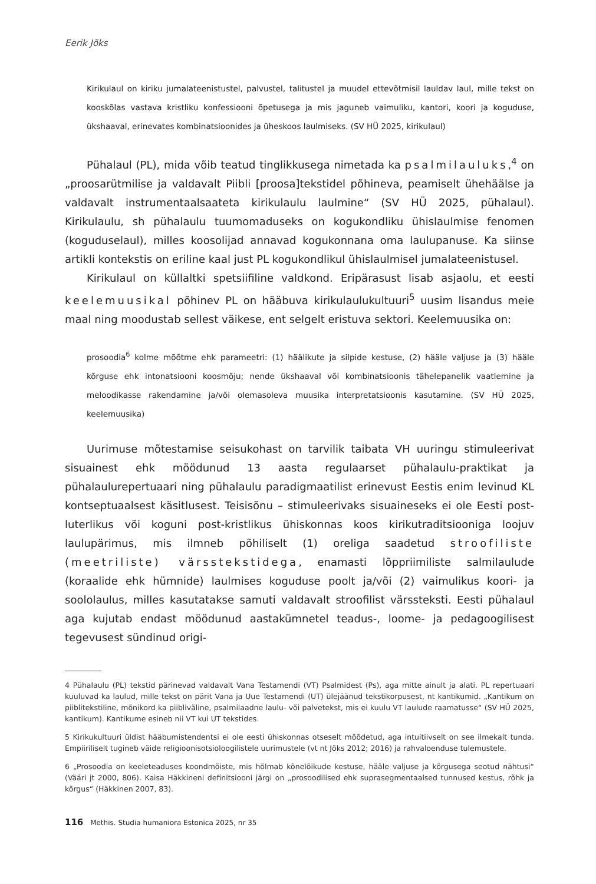Eerik Jõks
Kirikulaul on kiriku jumalateenistustel, palvustel, talitustel ja muudel ettevõtmisil lauldav laul, mille tekst on kooskõlas vastava kristliku konfessiooni õpetusega ja mis jaguneb vaimuliku, kantori, koori ja koguduse, ükshaaval, erinevates kombinatsioonides ja üheskoos laulmiseks. (SV HÜ 2025, kirikulaul)
Pühalaul (PL), mida võib teatud tinglikkusega nimetada ka psalmilauluks,<sup>4</sup> on „proosarütmilise ja valdavalt Piibli [proosa]tekstidel põhineva, peamiselt ühehäälse ja valdavalt instrumentaalsaateta kirikulaulu laulmine“ (SV HÜ 2025, pühalaul). Kirikulaulu, sh pühalaulu tuumomaduseks on kogukondliku ühislaulmise fenomen (koguduselaul), milles koosolijad annavad kogukonnana oma laulupanuse. Ka siinse artikli kontekstis on eriline kaal just PL kogukondlikul ühislaulmisel jumalateenistusel.
Kirikulaul on küllaltki spetsiifiline valdkond. Eripärasust lisab asjaolu, et eesti keelemuusikal põhinev PL on hääbuva kirikulaulukultuuri<sup>5</sup> uusim lisandus meie maal ning moodustab sellest väikese, ent selgelt eristuva sektori. Keelemuusika on:
prosoodia<sup>6</sup> kolme mõõtme ehk parameetri: (1) häälikute ja silpide kestuse, (2) hääle valjuse ja (3) hääle kõrguse ehk intonatsiooni koosmõju; nende ükshaaval või kombinatsioonis tähelepanelik vaatlemine ja meloodikasse rakendamine ja/või olemasoleva muusika interpretatsioonis kasutamine. (SV HÜ 2025, keelemuusika)
Uurimuse mõtestamise seisukohast on tarvilik taibata VH uuringu stimuleerivat sisuainest ehk möödunud 13 aasta regulaarset pühalaulu-praktikat ja pühalaulurepertuaari ning pühalaulu paradigmaatilist erinevust Eestis enim levinud KL kontseptuaalsest käsitlusest. Teisisõnu – stimuleerivaks sisuaineseks ei ole Eesti post-luterlikus või koguni post-kristlikus ühiskonnas koos kirikutraditsiooniga loojuv laulupärimus, mis ilmneb põhiliselt (1) oreliga saadetud stroofiliste (meetriliste) värsstekstidega, enamasti lõppriimiliste salmilaulude (koraalide ehk hümnide) laulmises koguduse poolt ja/või (2) vaimulikus koori- ja soololaulus, milles kasutatakse samuti valdavalt stroofilist värssteksti. Eesti pühalaul aga kujutab endast möödunud aastakümnetel teadus-, loome- ja pedagoogilisest tegevusest sündinud origi-
4 Pühalaulu (PL) tekstid pärinevad valdavalt Vana Testamendi (VT) Psalmidest (Ps), aga mitte ainult ja alati. PL repertuaari kuuluvad ka laulud, mille tekst on pärit Vana ja Uue Testamendi (UT) ülejäänud tekstikorpusest, nt kantikumid. „Kantikum on piiblitekstiline, mõnikord ka piibliväline, psalmilaadne laulu- või palvetekst, mis ei kuulu VT laulude raamatusse“ (SV HÜ 2025, kantikum). Kantikume esineb nii VT kui UT tekstides.
5 Kirikukultuuri üldist hääbumistendentsi ei ole eesti ühiskonnas otseselt mõõdetud, aga intuitiivselt on see ilmekalt tunda. Empiiriliselt tugineb väide religioonisotsioloogilistele uurimustele (vt nt Jõks 2012; 2016) ja rahvaloenduse tulemustele.
6 „Prosoodia on keeleteaduses koondmõiste, mis hõlmab kõnelõikude kestuse, hääle valjuse ja kõrgusega seotud nähtusi“ (Vääri jt 2000, 806). Kaisa Häkkineni definitsiooni järgi on „prosoodilised ehk suprasegmentaalsed tunnused kestus, rõhk ja kõrgus“ (Häkkinen 2007, 83).
116 Methis. Studia humaniora Estonica 2025, nr 35